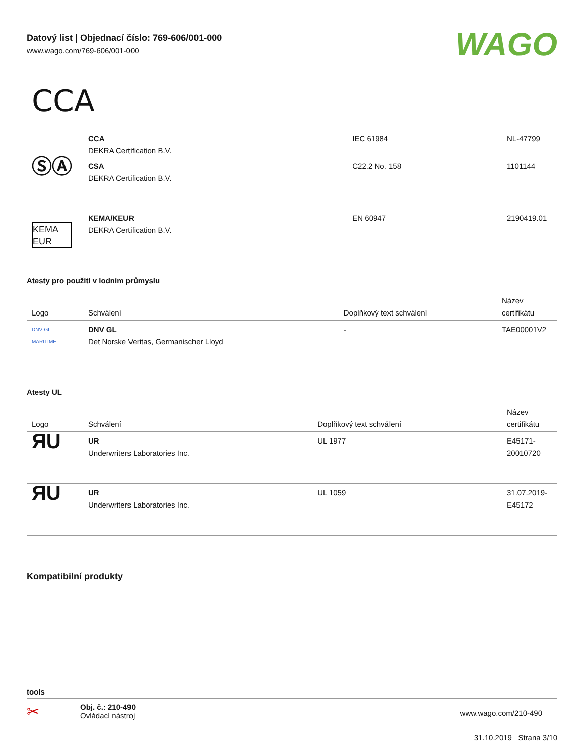Datový list | Objednací číslo: 769-606/001-000
www.wago.com/769-606/001-000
WAGO
CCA
| | CCA DEKRA Certification B.V. | IEC 61984 | NL-47799 |
| ⓈⒶ | CSA DEKRA Certification B.V. | C22.2 No. 158 | 1101144 |
| KEMA EUR | KEMA/KEUR DEKRA Certification B.V. | EN 60947 | 2190419.01 |
Atesty pro použití v lodním průmyslu
| Logo | Schválení | Doplňkový text schválení | Název certifikátu |
| --- | --- | --- | --- |
| DNV·GL MARITIME | DNV GL Det Norske Veritas, Germanischer Lloyd | - | TAE00001V2 |
Atesty UL
| Logo | Schválení | Doplňkový text schválení | Název certifikátu |
| --- | --- | --- | --- |
| ЯU | UR Underwriters Laboratories Inc. | UL 1977 | E45171- 20010720 |
| ЯU | UR Underwriters Laboratories Inc. | UL 1059 | 31.07.2019- E45172 |
Kompatibilní produkty
tools
✂
Obj. č.: 210-490
Ovládací nástroj
www.wago.com/210-490
31.10.2019 Strana 3/10